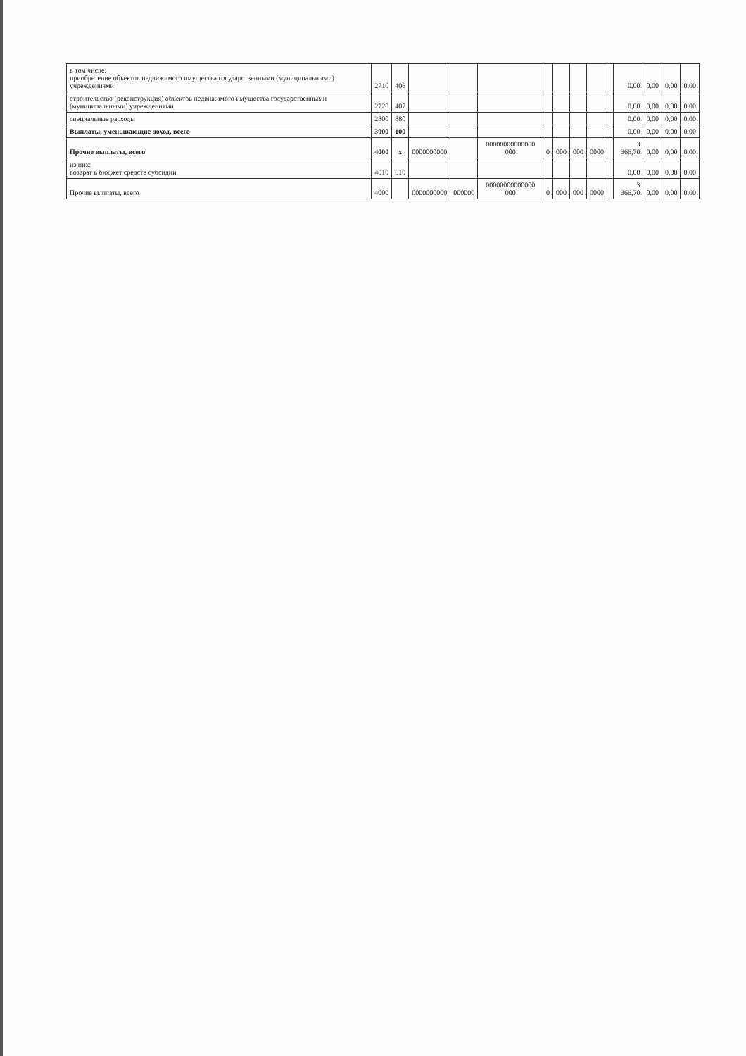| в том числе: приобретение объектов недвижимого имущества государственными (муниципальными) учреждениями | 2710 | 406 | | | | | | | | | 0,00 | 0,00 | 0,00 | 0,00 |
| строительство (реконструкция) объектов недвижимого имущества государственными (муниципальными) учреждениями | 2720 | 407 | | | | | | | | | 0,00 | 0,00 | 0,00 | 0,00 |
| специальные расходы | 2800 | 880 | | | | | | | | | 0,00 | 0,00 | 0,00 | 0,00 |
| Выплаты, уменьшающие доход, всего | 3000 | 100 | | | | | | | | | 0,00 | 0,00 | 0,00 | 0,00 |
| Прочие выплаты, всего | 4000 | x | 0000000000 | | 00000000000000 000 | 0 | 000 | 000 | 0000 | | 3 366,70 | 0,00 | 0,00 | 0,00 |
| из них: возврат в бюджет средств субсидии | 4010 | 610 | | | | | | | | | 0,00 | 0,00 | 0,00 | 0,00 |
| Прочие выплаты, всего | 4000 | | 0000000000 | 000000 | 00000000000000 000 | 0 | 000 | 000 | 0000 | | 3 366,70 | 0,00 | 0,00 | 0,00 |